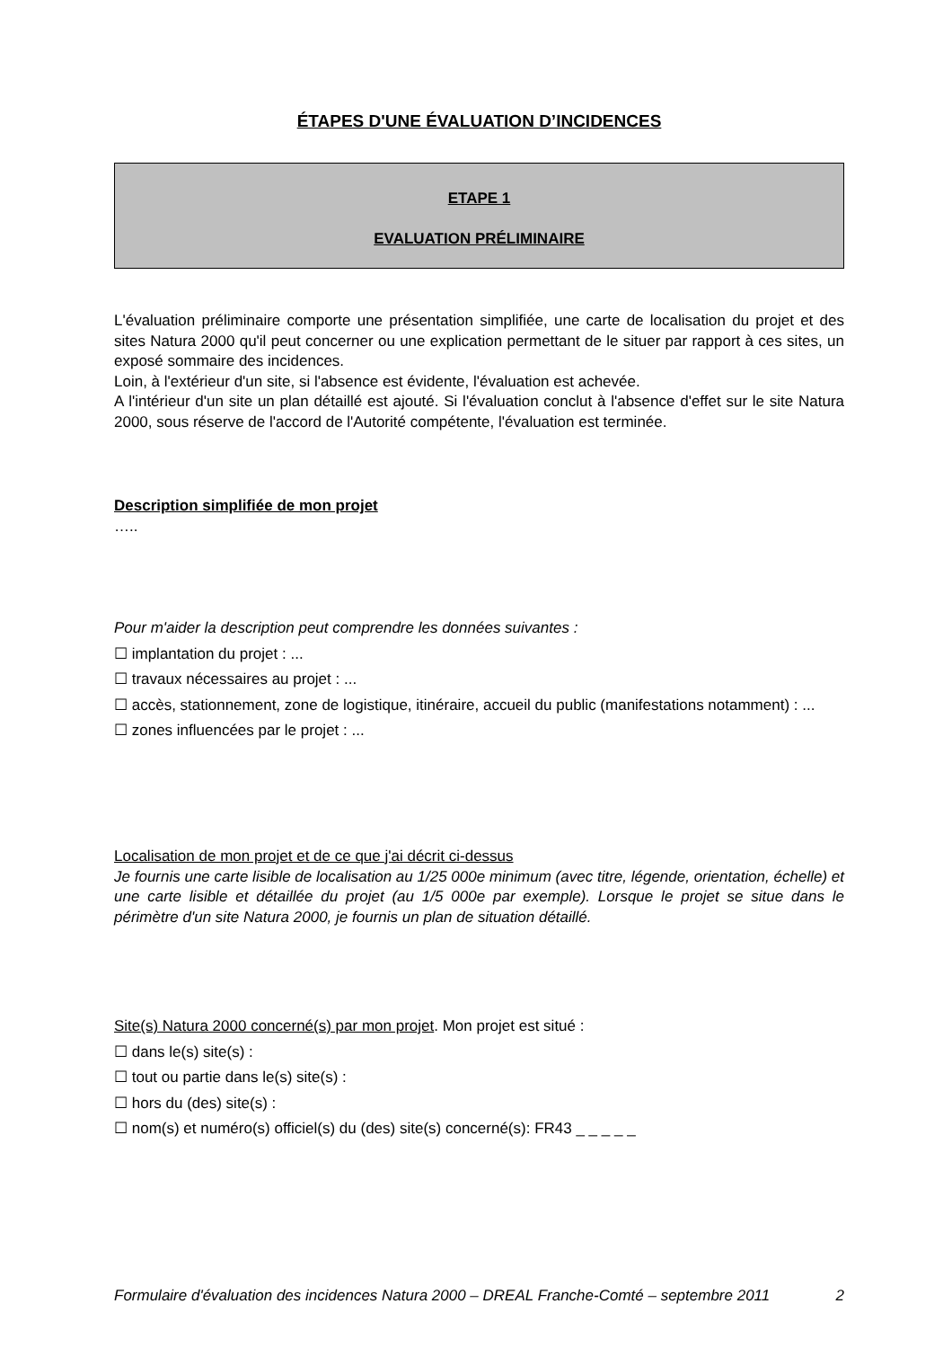ÉTAPES D'UNE ÉVALUATION D’INCIDENCES
ETAPE 1
EVALUATION PRÉLIMINAIRE
L'évaluation préliminaire comporte une présentation simplifiée, une carte de localisation du projet et des sites Natura 2000 qu'il peut concerner ou une explication permettant de le situer par rapport à ces sites, un exposé sommaire des incidences.
Loin, à l'extérieur d'un site, si l'absence est évidente, l'évaluation est achevée.
A l'intérieur d'un site un plan détaillé est ajouté. Si l'évaluation conclut à l'absence d'effet sur le site Natura 2000, sous réserve de l'accord de l'Autorité compétente, l'évaluation est terminée.
Description simplifiée de mon projet
…..
Pour m'aider la description peut comprendre les données suivantes :
☐ implantation du projet : ...
☐ travaux nécessaires au projet : ...
☐ accès, stationnement, zone de logistique, itinéraire, accueil du public (manifestations notamment) : ...
☐ zones influencées par le projet : ...
Localisation de mon projet et de ce que j'ai décrit ci-dessus
Je fournis une carte lisible de localisation au 1/25 000e minimum (avec titre, légende, orientation, échelle) et une carte lisible et détaillée du projet (au 1/5 000e par exemple). Lorsque le projet se situe dans le périmètre d'un site Natura 2000, je fournis un plan de situation détaillé.
Site(s) Natura 2000 concerné(s) par mon projet. Mon projet est situé :
☐ dans le(s) site(s) :
☐ tout ou partie dans le(s) site(s) :
☐ hors du (des) site(s) :
☐ nom(s) et numéro(s) officiel(s) du (des) site(s) concerné(s): FR43 _ _ _ _ _
Formulaire d'évaluation des incidences Natura 2000 – DREAL Franche-Comté – septembre 2011 2